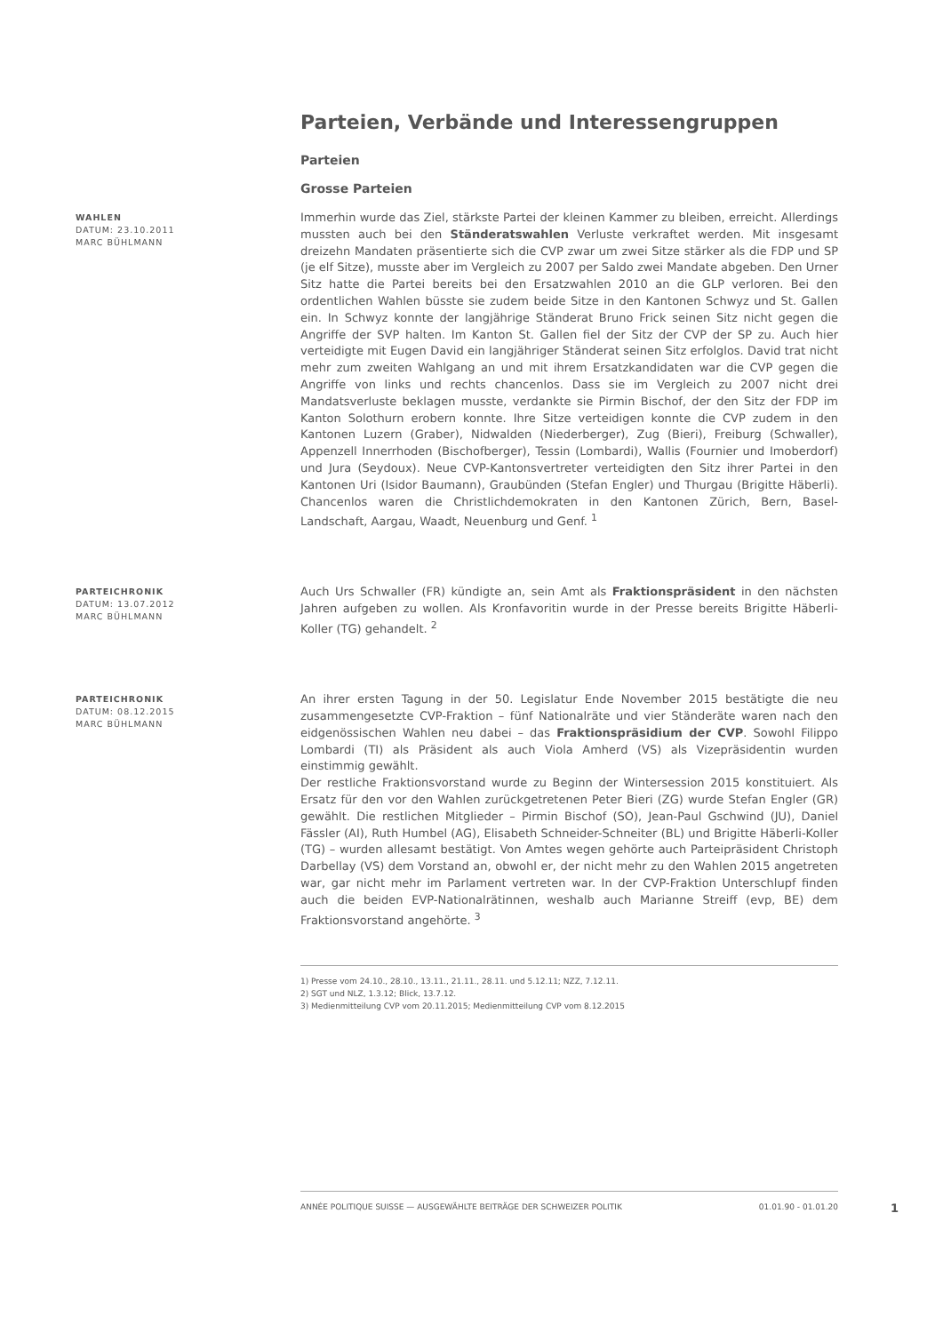Parteien, Verbände und Interessengruppen
Parteien
Grosse Parteien
WAHLEN
DATUM: 23.10.2011
MARC BÜHLMANN
Immerhin wurde das Ziel, stärkste Partei der kleinen Kammer zu bleiben, erreicht. Allerdings mussten auch bei den Ständeratswahlen Verluste verkraftet werden. Mit insgesamt dreizehn Mandaten präsentierte sich die CVP zwar um zwei Sitze stärker als die FDP und SP (je elf Sitze), musste aber im Vergleich zu 2007 per Saldo zwei Mandate abgeben. Den Urner Sitz hatte die Partei bereits bei den Ersatzwahlen 2010 an die GLP verloren. Bei den ordentlichen Wahlen büsste sie zudem beide Sitze in den Kantonen Schwyz und St. Gallen ein. In Schwyz konnte der langjährige Ständerat Bruno Frick seinen Sitz nicht gegen die Angriffe der SVP halten. Im Kanton St. Gallen fiel der Sitz der CVP der SP zu. Auch hier verteidigte mit Eugen David ein langjähriger Ständerat seinen Sitz erfolglos. David trat nicht mehr zum zweiten Wahlgang an und mit ihrem Ersatzkandidaten war die CVP gegen die Angriffe von links und rechts chancenlos. Dass sie im Vergleich zu 2007 nicht drei Mandatsverluste beklagen musste, verdankte sie Pirmin Bischof, der den Sitz der FDP im Kanton Solothurn erobern konnte. Ihre Sitze verteidigen konnte die CVP zudem in den Kantonen Luzern (Graber), Nidwalden (Niederberger), Zug (Bieri), Freiburg (Schwaller), Appenzell Innerrhoden (Bischofberger), Tessin (Lombardi), Wallis (Fournier und Imoberdorf) und Jura (Seydoux). Neue CVP-Kantonsvertreter verteidigten den Sitz ihrer Partei in den Kantonen Uri (Isidor Baumann), Graubünden (Stefan Engler) und Thurgau (Brigitte Häberli). Chancenlos waren die Christlichdemokraten in den Kantonen Zürich, Bern, Basel-Landschaft, Aargau, Waadt, Neuenburg und Genf. <sup>1</sup>
PARTEICHRONIK
DATUM: 13.07.2012
MARC BÜHLMANN
Auch Urs Schwaller (FR) kündigte an, sein Amt als Fraktionspräsident in den nächsten Jahren aufgeben zu wollen. Als Kronfavoritin wurde in der Presse bereits Brigitte Häberli-Koller (TG) gehandelt. <sup>2</sup>
PARTEICHRONIK
DATUM: 08.12.2015
MARC BÜHLMANN
An ihrer ersten Tagung in der 50. Legislatur Ende November 2015 bestätigte die neu zusammengesetzte CVP-Fraktion – fünf Nationalräte und vier Ständeräte waren nach den eidgenössischen Wahlen neu dabei – das Fraktionspräsidium der CVP. Sowohl Filippo Lombardi (TI) als Präsident als auch Viola Amherd (VS) als Vizepräsidentin wurden einstimmig gewählt.
Der restliche Fraktionsvorstand wurde zu Beginn der Wintersession 2015 konstituiert. Als Ersatz für den vor den Wahlen zurückgetretenen Peter Bieri (ZG) wurde Stefan Engler (GR) gewählt. Die restlichen Mitglieder – Pirmin Bischof (SO), Jean-Paul Gschwind (JU), Daniel Fässler (AI), Ruth Humbel (AG), Elisabeth Schneider-Schneiter (BL) und Brigitte Häberli-Koller (TG) – wurden allesamt bestätigt. Von Amtes wegen gehörte auch Parteipräsident Christoph Darbellay (VS) dem Vorstand an, obwohl er, der nicht mehr zu den Wahlen 2015 angetreten war, gar nicht mehr im Parlament vertreten war. In der CVP-Fraktion Unterschlupf finden auch die beiden EVP-Nationalrätinnen, weshalb auch Marianne Streiff (evp, BE) dem Fraktionsvorstand angehörte. <sup>3</sup>
1) Presse vom 24.10., 28.10., 13.11., 21.11., 28.11. und 5.12.11; NZZ, 7.12.11.
2) SGT und NLZ, 1.3.12; Blick, 13.7.12.
3) Medienmitteilung CVP vom 20.11.2015; Medienmitteilung CVP vom 8.12.2015
ANNÉE POLITIQUE SUISSE — AUSGEWÄHLTE BEITRÄGE DER SCHWEIZER POLITIK 01.01.90 - 01.01.20
1